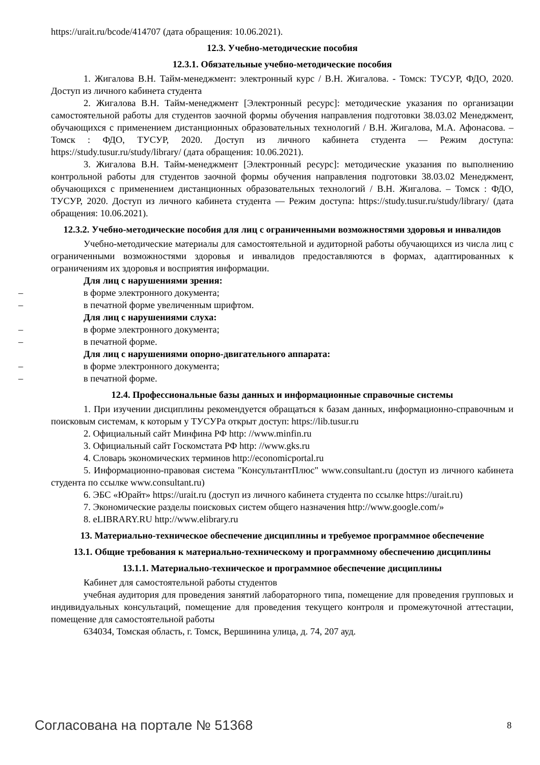https://urait.ru/bcode/414707 (дата обращения: 10.06.2021).
12.3. Учебно-методические пособия
12.3.1. Обязательные учебно-методические пособия
1. Жигалова В.Н. Тайм-менеджмент: электронный курс / В.Н. Жигалова. - Томск: ТУСУР, ФДО, 2020. Доступ из личного кабинета студента
2. Жигалова В.Н. Тайм-менеджмент [Электронный ресурс]: методические указания по организации самостоятельной работы для студентов заочной формы обучения направления подготовки 38.03.02 Менеджмент, обучающихся с применением дистанционных образовательных технологий / В.Н. Жигалова, М.А. Афонасова. – Томск : ФДО, ТУСУР, 2020. Доступ из личного кабинета студента — Режим доступа: https://study.tusur.ru/study/library/ (дата обращения: 10.06.2021).
3. Жигалова В.Н. Тайм-менеджмент [Электронный ресурс]: методические указания по выполнению контрольной работы для студентов заочной формы обучения направления подготовки 38.03.02 Менеджмент, обучающихся с применением дистанционных образовательных технологий / В.Н. Жигалова. – Томск : ФДО, ТУСУР, 2020. Доступ из личного кабинета студента — Режим доступа: https://study.tusur.ru/study/library/ (дата обращения: 10.06.2021).
12.3.2. Учебно-методические пособия для лиц с ограниченными возможностями здоровья и инвалидов
Учебно-методические материалы для самостоятельной и аудиторной работы обучающихся из числа лиц с ограниченными возможностями здоровья и инвалидов предоставляются в формах, адаптированных к ограничениям их здоровья и восприятия информации.
Для лиц с нарушениями зрения:
– в форме электронного документа;
– в печатной форме увеличенным шрифтом.
Для лиц с нарушениями слуха:
– в форме электронного документа;
– в печатной форме.
Для лиц с нарушениями опорно-двигательного аппарата:
– в форме электронного документа;
– в печатной форме.
12.4. Профессиональные базы данных и информационные справочные системы
1. При изучении дисциплины рекомендуется обращаться к базам данных, информационно-справочным и поисковым системам, к которым у ТУСУРа открыт доступ: https://lib.tusur.ru
2. Официальный сайт Минфина РФ http: //www.minfin.ru
3. Официальный сайт Госкомстата РФ http: //www.gks.ru
4. Словарь экономических терминов http://economicportal.ru
5. Информационно-правовая система "КонсультантПлюс" www.consultant.ru (доступ из личного кабинета студента по ссылке www.consultant.ru)
6. ЭБС «Юрайт» https://urait.ru (доступ из личного кабинета студента по ссылке https://urait.ru)
7. Экономические разделы поисковых систем общего назначения http://www.google.com/»
8. eLIBRARY.RU http://www.elibrary.ru
13. Материально-техническое обеспечение дисциплины и требуемое программное обеспечение
13.1. Общие требования к материально-техническому и программному обеспечению дисциплины
13.1.1. Материально-техническое и программное обеспечение дисциплины
Кабинет для самостоятельной работы студентов
учебная аудитория для проведения занятий лабораторного типа, помещение для проведения групповых и индивидуальных консультаций, помещение для проведения текущего контроля и промежуточной аттестации, помещение для самостоятельной работы
634034, Томская область, г. Томск, Вершинина улица, д. 74, 207 ауд.
Согласована на портале № 51368 8